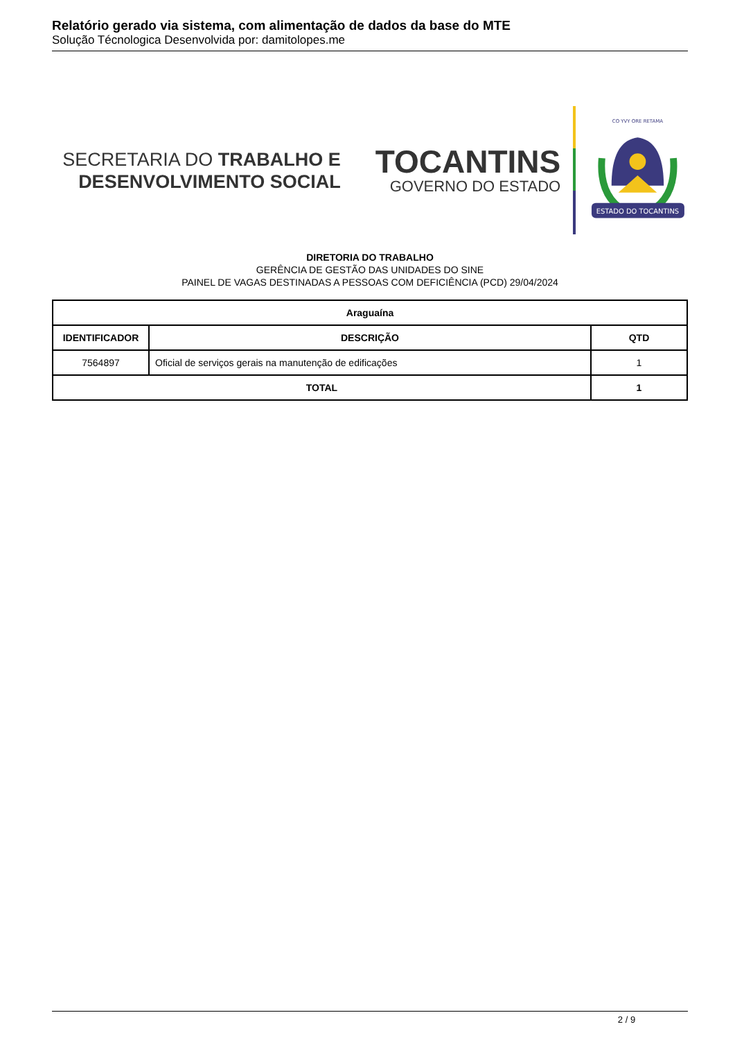Relatório gerado via sistema, com alimentação de dados da base do MTE
Solução Técnologica Desenvolvida por: damitolopes.me
SECRETARIA DO TRABALHO E
DESENVOLVIMENTO SOCIAL
TOCANTINS
GOVERNO DO ESTADO
ESTADO DO TOCANTINS
CO YVY ORE RETAMA
DIRETORIA DO TRABALHO
GERÊNCIA DE GESTÃO DAS UNIDADES DO SINE
PAINEL DE VAGAS DESTINADAS A PESSOAS COM DEFICIÊNCIA (PCD) 29/04/2024
| Araguaína | | |
| --- | --- | --- |
| IDENTIFICADOR | DESCRIÇÃO | QTD |
| 7564897 | Oficial de serviços gerais na manutenção de edificações | 1 |
| TOTAL | | 1 |
2 / 9